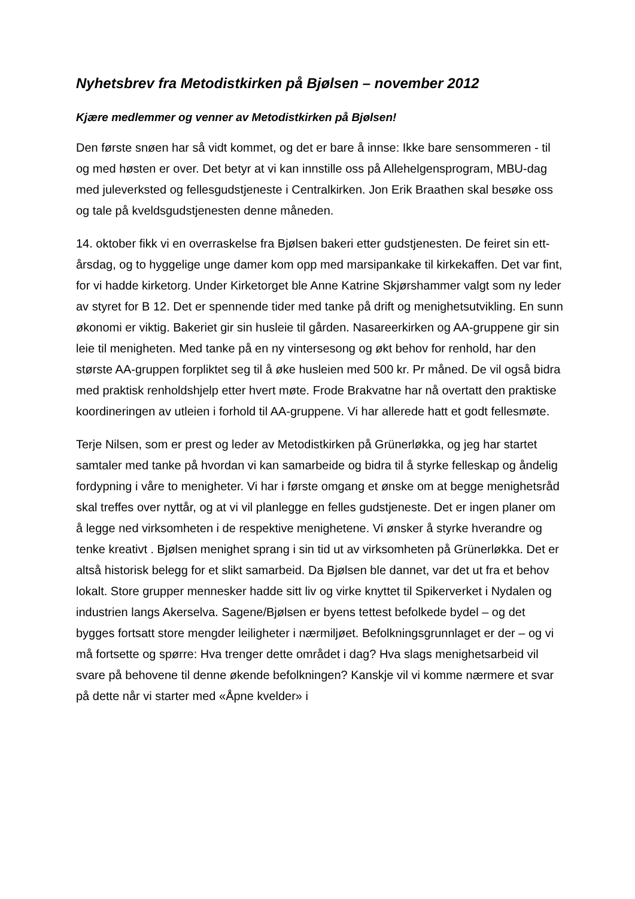Nyhetsbrev fra Metodistkirken på Bjølsen – november 2012
Kjære medlemmer og venner av Metodistkirken på Bjølsen!
Den første snøen har så vidt kommet, og det er bare å innse: Ikke bare sensommeren - til og med høsten er over. Det betyr at vi kan innstille oss på Allehelgensprogram, MBU-dag med juleverksted og fellesgudstjeneste i Centralkirken. Jon Erik Braathen skal besøke oss og tale på kveldsgudstjenesten denne måneden.
14. oktober fikk vi en overraskelse fra Bjølsen bakeri etter gudstjenesten. De feiret sin ett-årsdag, og to hyggelige unge damer kom opp med marsipankake til kirkekaffen. Det var fint, for vi hadde kirketorg. Under Kirketorget ble Anne Katrine Skjørshammer valgt som ny leder av styret for B 12. Det er spennende tider med tanke på drift og menighetsutvikling. En sunn økonomi er viktig. Bakeriet gir sin husleie til gården. Nasareerkirken og AA-gruppene gir sin leie til menigheten. Med tanke på en ny vintersesong og økt behov for renhold, har den største AA-gruppen forpliktet seg til å øke husleien med 500 kr. Pr måned. De vil også bidra med praktisk renholdshjelp etter hvert møte. Frode Brakvatne har nå overtatt den praktiske koordineringen av utleien i forhold til AA-gruppene. Vi har allerede hatt et godt fellesmøte.
Terje Nilsen, som er prest og leder av Metodistkirken på Grünerløkka, og jeg har startet samtaler med tanke på hvordan vi kan samarbeide og bidra til å styrke felleskap og åndelig fordypning i våre to menigheter. Vi har i første omgang et ønske om at begge menighetsråd skal treffes over nyttår, og at vi vil planlegge en felles gudstjeneste. Det er ingen planer om å legge ned virksomheten i de respektive menighetene. Vi ønsker å styrke hverandre og tenke kreativt . Bjølsen menighet sprang i sin tid ut av virksomheten på Grünerløkka. Det er altså historisk belegg for et slikt samarbeid. Da Bjølsen ble dannet, var det ut fra et behov lokalt. Store grupper mennesker hadde sitt liv og virke knyttet til Spikerverket i Nydalen og industrien langs Akerselva. Sagene/Bjølsen er byens tettest befolkede bydel – og det bygges fortsatt store mengder leiligheter i nærmiljøet. Befolkningsgrunnlaget er der – og vi må fortsette og spørre: Hva trenger dette området i dag? Hva slags menighetsarbeid vil svare på behovene til denne økende befolkningen? Kanskje vil vi komme nærmere et svar på dette når vi starter med «Åpne kvelder» i